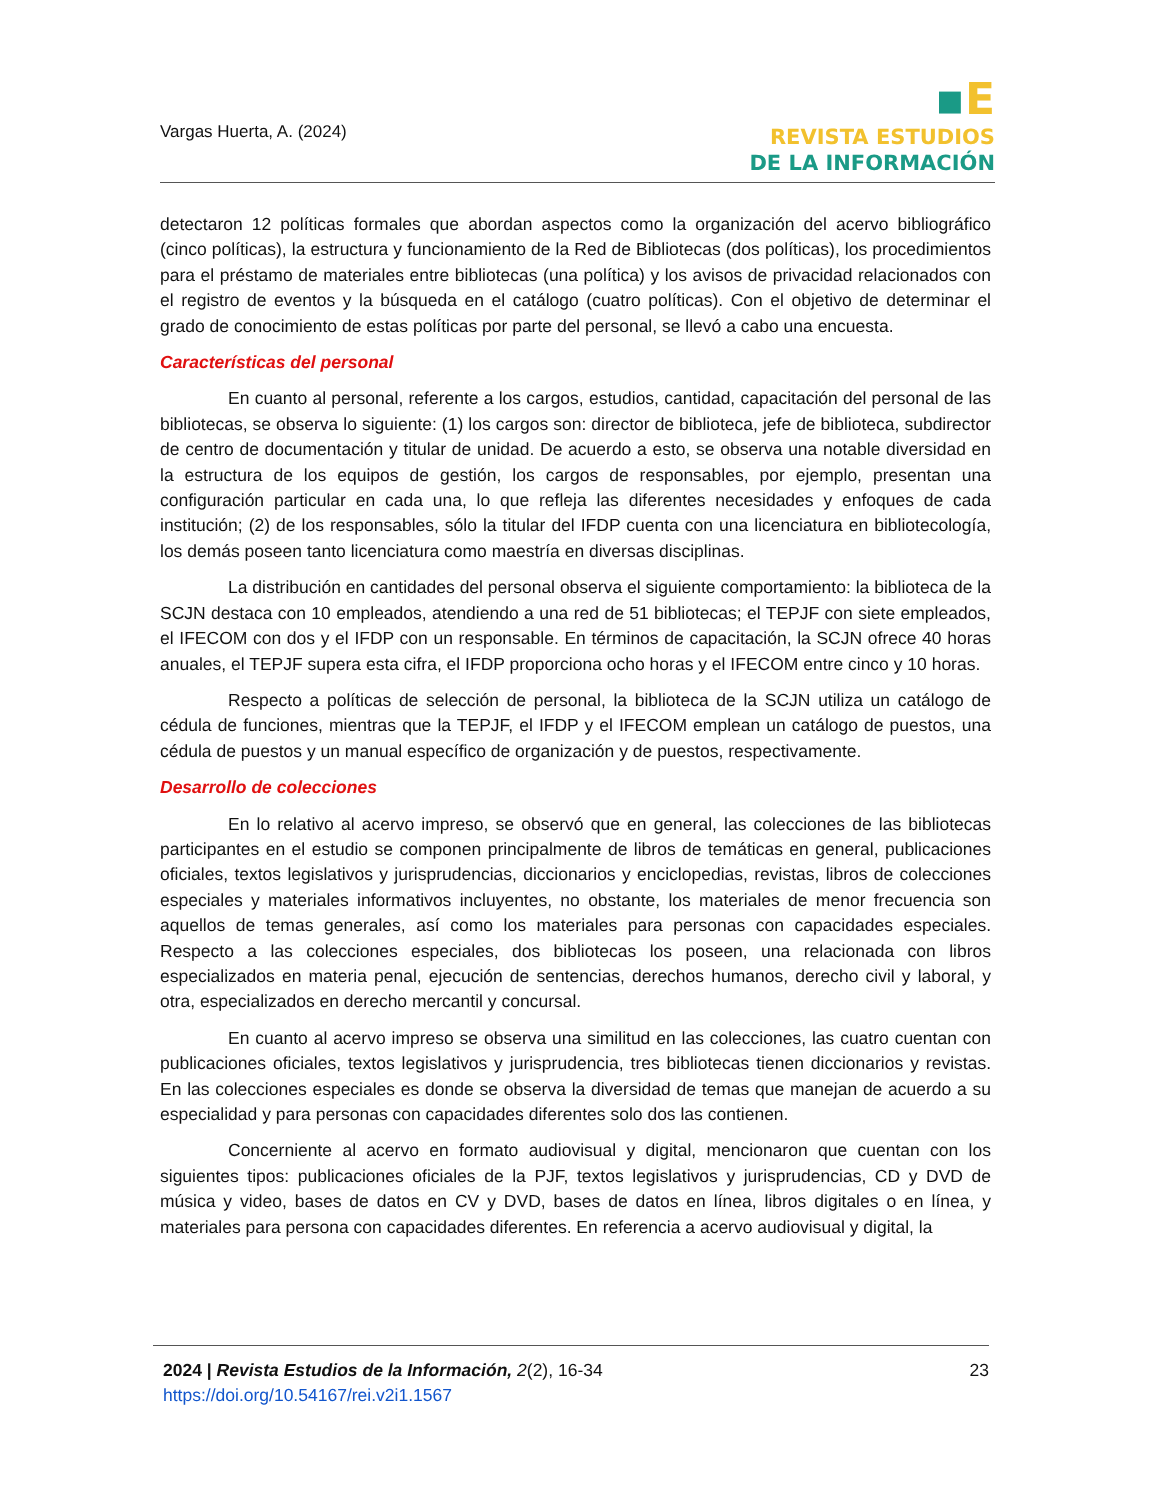Vargas Huerta, A. (2024)
▪E
REVISTA ESTUDIOS
DE LA INFORMACIÓN
detectaron 12 políticas formales que abordan aspectos como la organización del acervo bibliográfico (cinco políticas), la estructura y funcionamiento de la Red de Bibliotecas (dos políticas), los procedimientos para el préstamo de materiales entre bibliotecas (una política) y los avisos de privacidad relacionados con el registro de eventos y la búsqueda en el catálogo (cuatro políticas). Con el objetivo de determinar el grado de conocimiento de estas políticas por parte del personal, se llevó a cabo una encuesta.
Características del personal
En cuanto al personal, referente a los cargos, estudios, cantidad, capacitación del personal de las bibliotecas, se observa lo siguiente: (1) los cargos son: director de biblioteca, jefe de biblioteca, subdirector de centro de documentación y titular de unidad. De acuerdo a esto, se observa una notable diversidad en la estructura de los equipos de gestión, los cargos de responsables, por ejemplo, presentan una configuración particular en cada una, lo que refleja las diferentes necesidades y enfoques de cada institución; (2) de los responsables, sólo la titular del IFDP cuenta con una licenciatura en bibliotecología, los demás poseen tanto licenciatura como maestría en diversas disciplinas.
La distribución en cantidades del personal observa el siguiente comportamiento: la biblioteca de la SCJN destaca con 10 empleados, atendiendo a una red de 51 bibliotecas; el TEPJF con siete empleados, el IFECOM con dos y el IFDP con un responsable. En términos de capacitación, la SCJN ofrece 40 horas anuales, el TEPJF supera esta cifra, el IFDP proporciona ocho horas y el IFECOM entre cinco y 10 horas.
Respecto a políticas de selección de personal, la biblioteca de la SCJN utiliza un catálogo de cédula de funciones, mientras que la TEPJF, el IFDP y el IFECOM emplean un catálogo de puestos, una cédula de puestos y un manual específico de organización y de puestos, respectivamente.
Desarrollo de colecciones
En lo relativo al acervo impreso, se observó que en general, las colecciones de las bibliotecas participantes en el estudio se componen principalmente de libros de temáticas en general, publicaciones oficiales, textos legislativos y jurisprudencias, diccionarios y enciclopedias, revistas, libros de colecciones especiales y materiales informativos incluyentes, no obstante, los materiales de menor frecuencia son aquellos de temas generales, así como los materiales para personas con capacidades especiales. Respecto a las colecciones especiales, dos bibliotecas los poseen, una relacionada con libros especializados en materia penal, ejecución de sentencias, derechos humanos, derecho civil y laboral, y otra, especializados en derecho mercantil y concursal.
En cuanto al acervo impreso se observa una similitud en las colecciones, las cuatro cuentan con publicaciones oficiales, textos legislativos y jurisprudencia, tres bibliotecas tienen diccionarios y revistas. En las colecciones especiales es donde se observa la diversidad de temas que manejan de acuerdo a su especialidad y para personas con capacidades diferentes solo dos las contienen.
Concerniente al acervo en formato audiovisual y digital, mencionaron que cuentan con los siguientes tipos: publicaciones oficiales de la PJF, textos legislativos y jurisprudencias, CD y DVD de música y video, bases de datos en CV y DVD, bases de datos en línea, libros digitales o en línea, y materiales para persona con capacidades diferentes. En referencia a acervo audiovisual y digital, la
2024 | Revista Estudios de la Información, 2(2), 16-34
https://doi.org/10.54167/rei.v2i1.1567
23